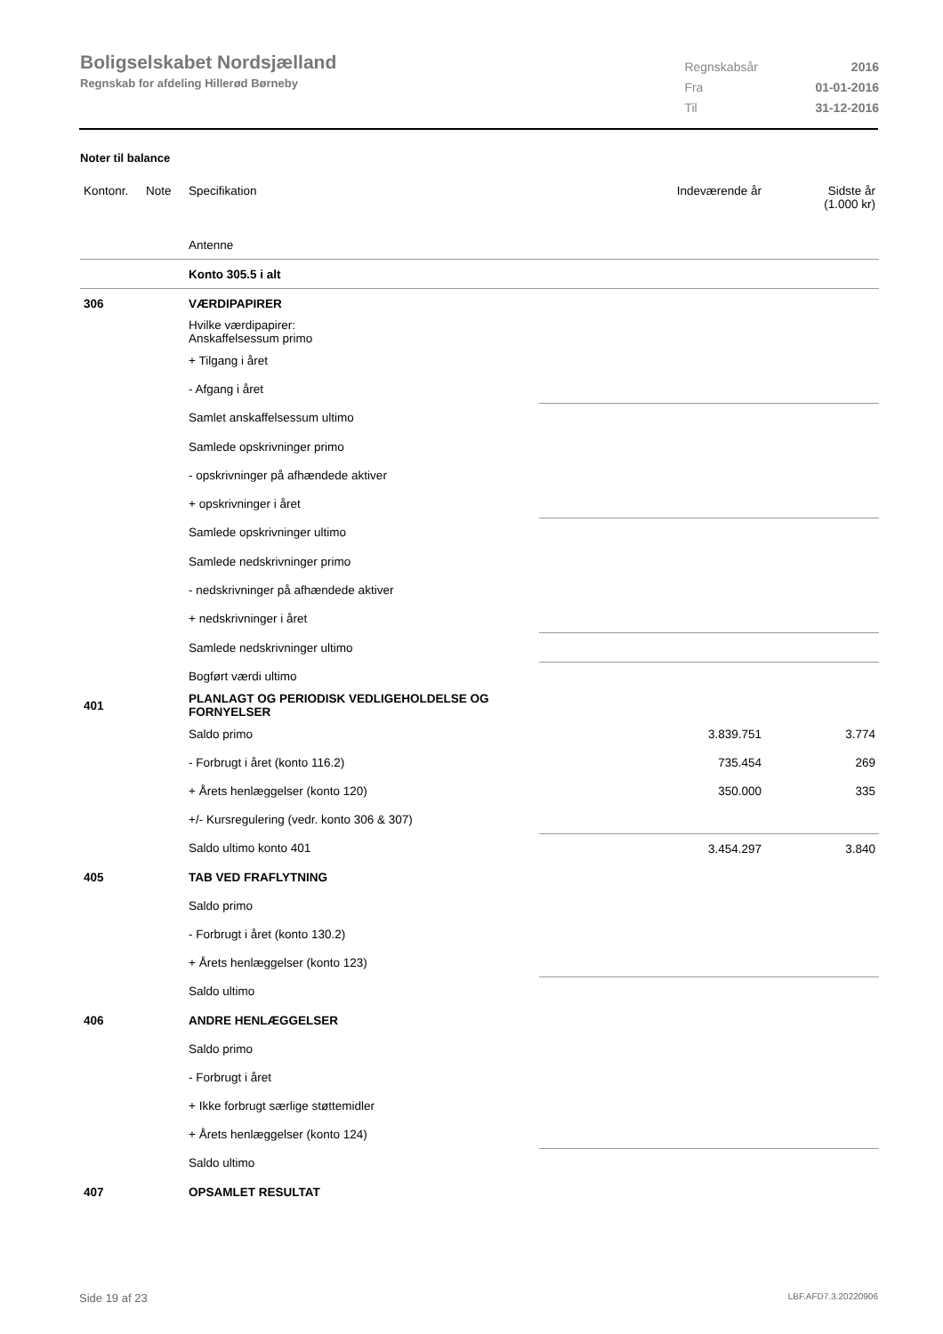Boligselskabet Nordsjælland
Regnskab for afdeling Hillerød Børneby
| Regnskabsår | 2016 |
| Fra | 01-01-2016 |
| Til | 31-12-2016 |
Noter til balance
| Kontonr. | Note | Specifikation | Indeværende år | Sidste år (1.000 kr) |
| | | Antenne | | |
| | | Konto 305.5 i alt | | |
| 306 | | VÆRDIPAPIRER | | |
| | | Hvilke værdipapirer: Anskaffelsessum primo | | |
| | | + Tilgang i året | | |
| | | - Afgang i året | | |
| | | Samlet anskaffelsessum ultimo | | |
| | | Samlede opskrivninger primo | | |
| | | - opskrivninger på afhændede aktiver | | |
| | | + opskrivninger i året | | |
| | | Samlede opskrivninger ultimo | | |
| | | Samlede nedskrivninger primo | | |
| | | - nedskrivninger på afhændede aktiver | | |
| | | + nedskrivninger i året | | |
| | | Samlede nedskrivninger ultimo | | |
| | | Bogført værdi ultimo | | |
| 401 | | PLANLAGT OG PERIODISK VEDLIGEHOLDELSE OG FORNYELSER | | |
| | | Saldo primo | 3.839.751 | 3.774 |
| | | - Forbrugt i året (konto 116.2) | 735.454 | 269 |
| | | + Årets henlæggelser (konto 120) | 350.000 | 335 |
| | | +/- Kursregulering (vedr. konto 306 & 307) | | |
| | | Saldo ultimo konto 401 | 3.454.297 | 3.840 |
| 405 | | TAB VED FRAFLYTNING | | |
| | | Saldo primo | | |
| | | - Forbrugt i året (konto 130.2) | | |
| | | + Årets henlæggelser (konto 123) | | |
| | | Saldo ultimo | | |
| 406 | | ANDRE HENLÆGGELSER | | |
| | | Saldo primo | | |
| | | - Forbrugt i året | | |
| | | + Ikke forbrugt særlige støttemidler | | |
| | | + Årets henlæggelser (konto 124) | | |
| | | Saldo ultimo | | |
| 407 | | OPSAMLET RESULTAT | | |
Side 19 af 23 LBF.AFD7.3.20220906